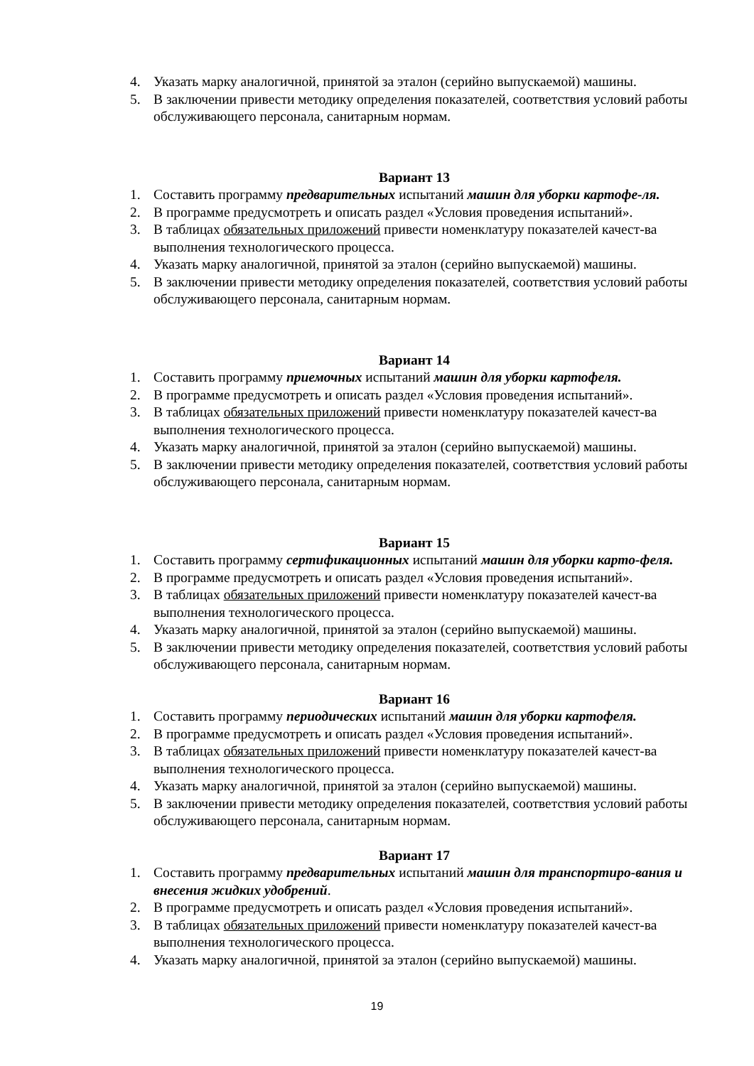4. Указать марку аналогичной, принятой за эталон (серийно выпускаемой) машины.
5. В заключении привести методику определения показателей, соответствия условий работы обслуживающего персонала, санитарным нормам.
Вариант 13
1. Составить программу предварительных испытаний машин для уборки картофе-ля.
2. В программе предусмотреть и описать раздел «Условия проведения испытаний».
3. В таблицах обязательных приложений привести номенклатуру показателей качест-ва выполнения технологического процесса.
4. Указать марку аналогичной, принятой за эталон (серийно выпускаемой) машины.
5. В заключении привести методику определения показателей, соответствия условий работы обслуживающего персонала, санитарным нормам.
Вариант 14
1. Составить программу приемочных испытаний машин для уборки картофеля.
2. В программе предусмотреть и описать раздел «Условия проведения испытаний».
3. В таблицах обязательных приложений привести номенклатуру показателей качест-ва выполнения технологического процесса.
4. Указать марку аналогичной, принятой за эталон (серийно выпускаемой) машины.
5. В заключении привести методику определения показателей, соответствия условий работы обслуживающего персонала, санитарным нормам.
Вариант 15
1. Составить программу сертификационных испытаний машин для уборки карто-феля.
2. В программе предусмотреть и описать раздел «Условия проведения испытаний».
3. В таблицах обязательных приложений привести номенклатуру показателей качест-ва выполнения технологического процесса.
4. Указать марку аналогичной, принятой за эталон (серийно выпускаемой) машины.
5. В заключении привести методику определения показателей, соответствия условий работы обслуживающего персонала, санитарным нормам.
Вариант 16
1. Составить программу периодических испытаний машин для уборки картофеля.
2. В программе предусмотреть и описать раздел «Условия проведения испытаний».
3. В таблицах обязательных приложений привести номенклатуру показателей качест-ва выполнения технологического процесса.
4. Указать марку аналогичной, принятой за эталон (серийно выпускаемой) машины.
5. В заключении привести методику определения показателей, соответствия условий работы обслуживающего персонала, санитарным нормам.
Вариант 17
1. Составить программу предварительных испытаний машин для транспортиро-вания и внесения жидких удобрений.
2. В программе предусмотреть и описать раздел «Условия проведения испытаний».
3. В таблицах обязательных приложений привести номенклатуру показателей качест-ва выполнения технологического процесса.
4. Указать марку аналогичной, принятой за эталон (серийно выпускаемой) машины.
19